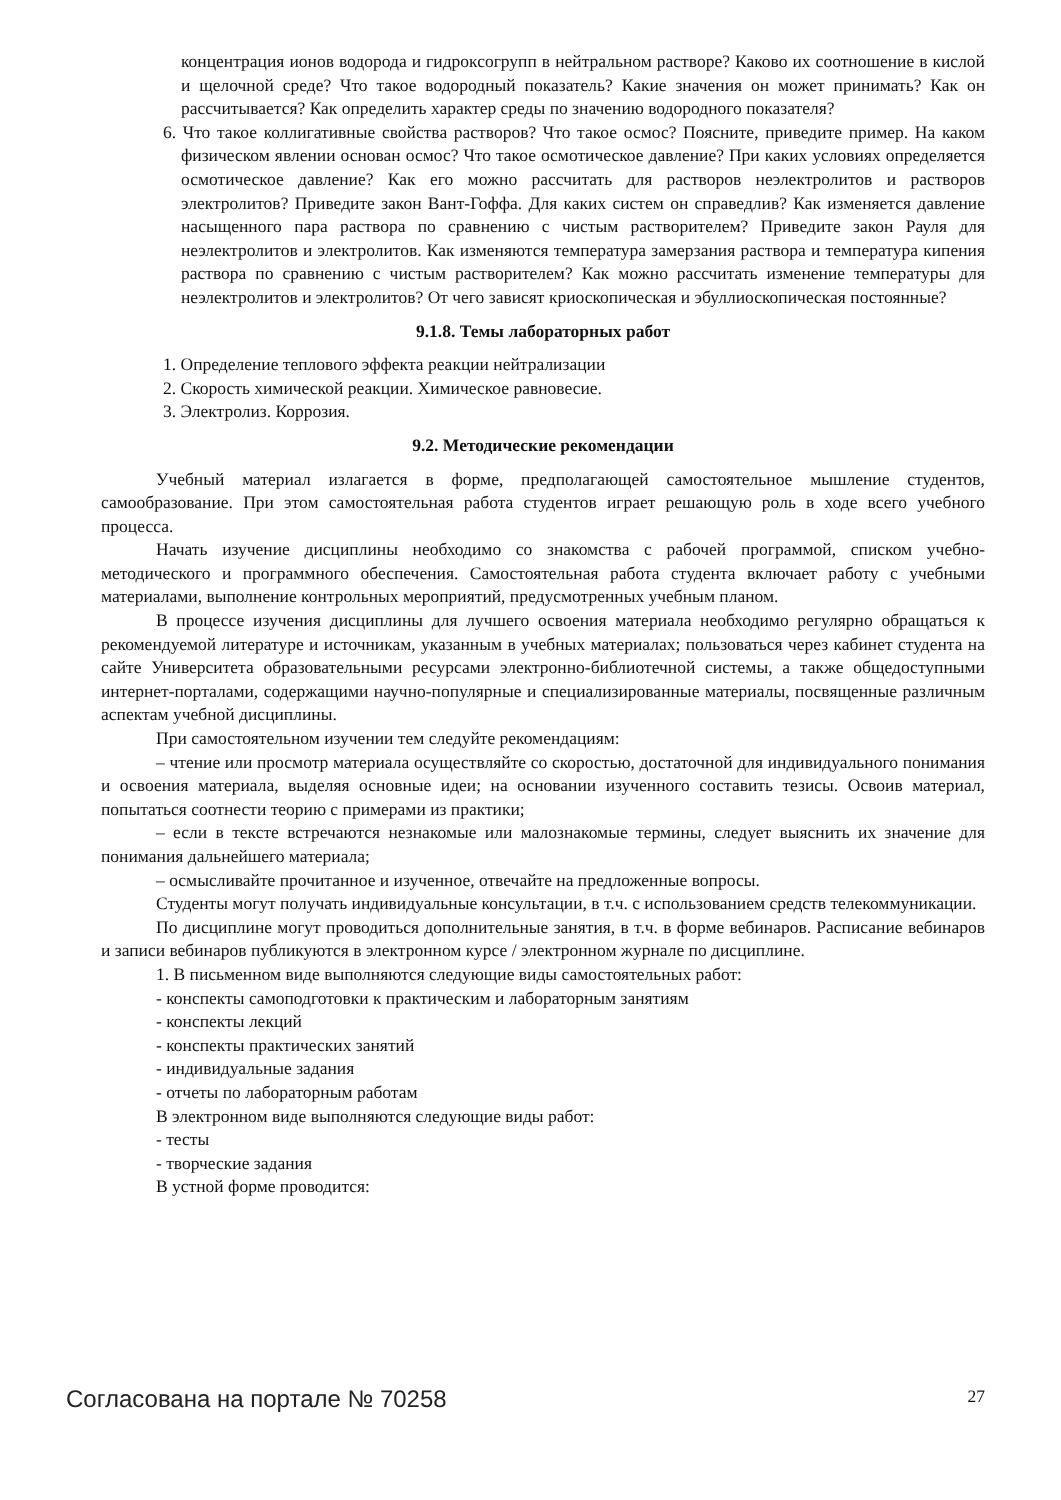концентрация ионов водорода и гидроксогрупп в нейтральном растворе? Каково их соотношение в кислой и щелочной среде? Что такое водородный показатель? Какие значения он может принимать? Как он рассчитывается? Как определить характер среды по значению водородного показателя?
6. Что такое коллигативные свойства растворов? Что такое осмос? Поясните, приведите пример. На каком физическом явлении основан осмос? Что такое осмотическое давление? При каких условиях определяется осмотическое давление? Как его можно рассчитать для растворов неэлектролитов и растворов электролитов? Приведите закон Вант-Гоффа. Для каких систем он справедлив? Как изменяется давление насыщенного пара раствора по сравнению с чистым растворителем? Приведите закон Рауля для неэлектролитов и электролитов. Как изменяются температура замерзания раствора и температура кипения раствора по сравнению с чистым растворителем? Как можно рассчитать изменение температуры для неэлектролитов и электролитов? От чего зависят криоскопическая и эбуллиоскопическая постоянные?
9.1.8. Темы лабораторных работ
1. Определение теплового эффекта реакции нейтрализации
2. Скорость химической реакции. Химическое равновесие.
3. Электролиз. Коррозия.
9.2. Методические рекомендации
Учебный материал излагается в форме, предполагающей самостоятельное мышление студентов, самообразование. При этом самостоятельная работа студентов играет решающую роль в ходе всего учебного процесса.
Начать изучение дисциплины необходимо со знакомства с рабочей программой, списком учебно-методического и программного обеспечения. Самостоятельная работа студента включает работу с учебными материалами, выполнение контрольных мероприятий, предусмотренных учебным планом.
В процессе изучения дисциплины для лучшего освоения материала необходимо регулярно обращаться к рекомендуемой литературе и источникам, указанным в учебных материалах; пользоваться через кабинет студента на сайте Университета образовательными ресурсами электронно-библиотечной системы, а также общедоступными интернет-порталами, содержащими научно-популярные и специализированные материалы, посвященные различным аспектам учебной дисциплины.
При самостоятельном изучении тем следуйте рекомендациям:
– чтение или просмотр материала осуществляйте со скоростью, достаточной для индивидуального понимания и освоения материала, выделяя основные идеи; на основании изученного составить тезисы. Освоив материал, попытаться соотнести теорию с примерами из практики;
– если в тексте встречаются незнакомые или малознакомые термины, следует выяснить их значение для понимания дальнейшего материала;
– осмысливайте прочитанное и изученное, отвечайте на предложенные вопросы.
Студенты могут получать индивидуальные консультации, в т.ч. с использованием средств телекоммуникации.
По дисциплине могут проводиться дополнительные занятия, в т.ч. в форме вебинаров. Расписание вебинаров и записи вебинаров публикуются в электронном курсе / электронном журнале по дисциплине.
1. В письменном виде выполняются следующие виды самостоятельных работ:
- конспекты самоподготовки к практическим и лабораторным занятиям
- конспекты лекций
- конспекты практических занятий
- индивидуальные задания
- отчеты по лабораторным работам
В электронном виде выполняются следующие виды работ:
- тесты
- творческие задания
В устной форме проводится:
Согласована на портале № 70258 27